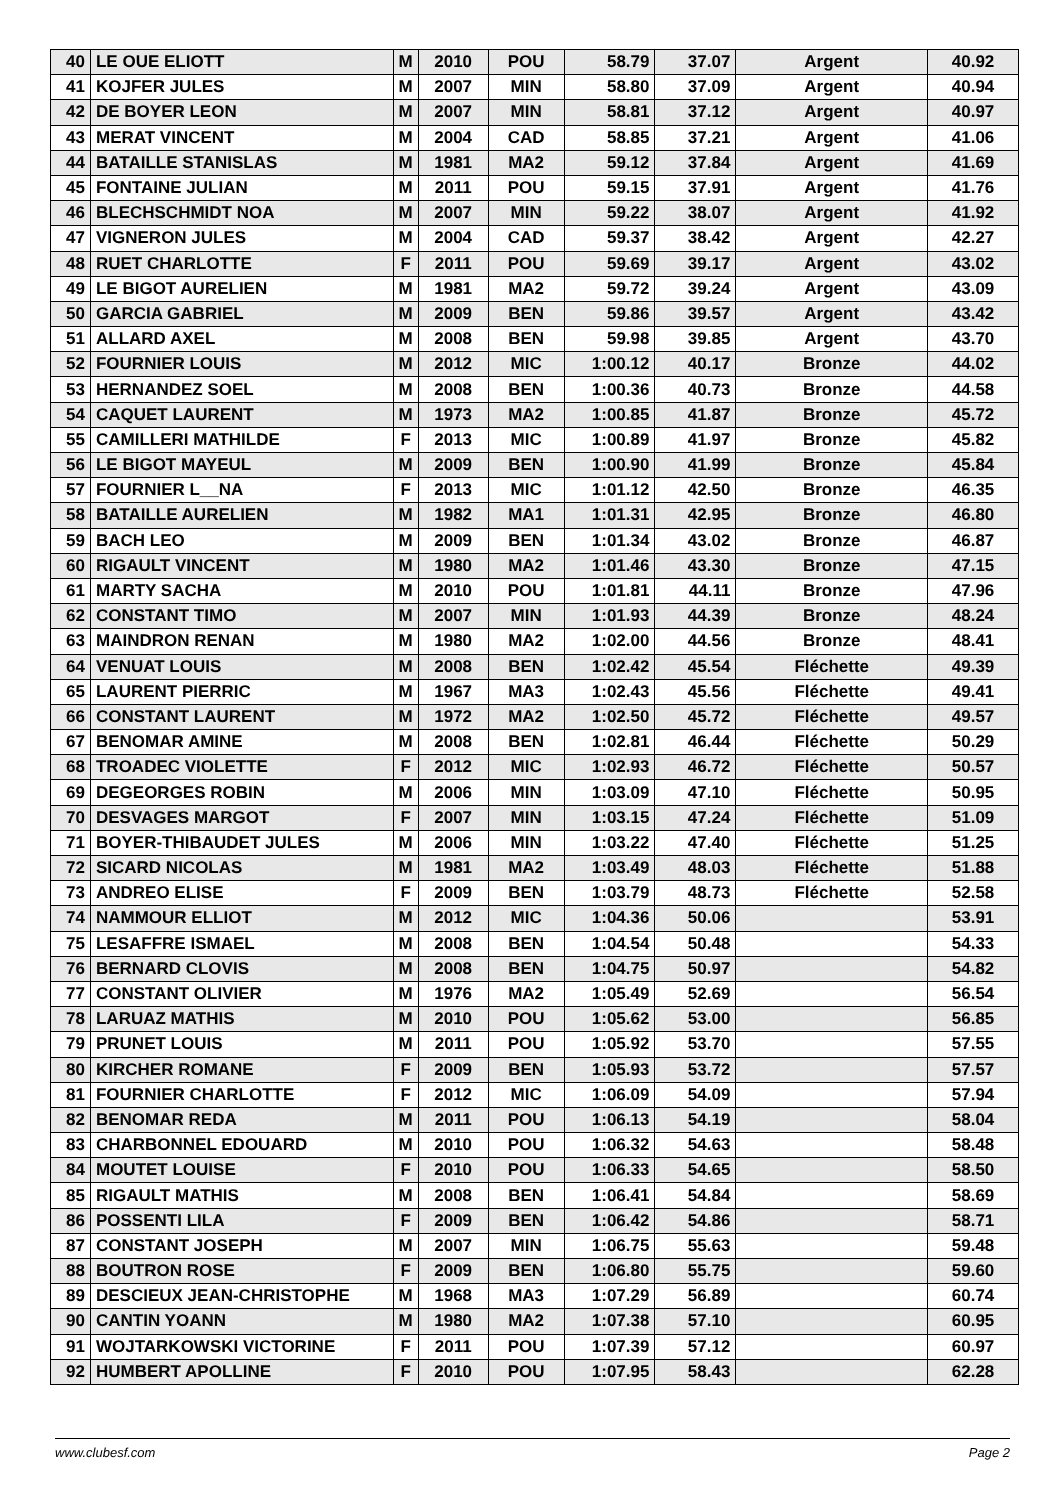| 40 | LE OUE ELIOTT | M | 2010 | POU | 58.79 | 37.07 | Argent | 40.92 |
| 41 | KOJFER JULES | M | 2007 | MIN | 58.80 | 37.09 | Argent | 40.94 |
| 42 | DE BOYER LEON | M | 2007 | MIN | 58.81 | 37.12 | Argent | 40.97 |
| 43 | MERAT VINCENT | M | 2004 | CAD | 58.85 | 37.21 | Argent | 41.06 |
| 44 | BATAILLE STANISLAS | M | 1981 | MA2 | 59.12 | 37.84 | Argent | 41.69 |
| 45 | FONTAINE JULIAN | M | 2011 | POU | 59.15 | 37.91 | Argent | 41.76 |
| 46 | BLECHSCHMIDT NOA | M | 2007 | MIN | 59.22 | 38.07 | Argent | 41.92 |
| 47 | VIGNERON JULES | M | 2004 | CAD | 59.37 | 38.42 | Argent | 42.27 |
| 48 | RUET CHARLOTTE | F | 2011 | POU | 59.69 | 39.17 | Argent | 43.02 |
| 49 | LE BIGOT AURELIEN | M | 1981 | MA2 | 59.72 | 39.24 | Argent | 43.09 |
| 50 | GARCIA GABRIEL | M | 2009 | BEN | 59.86 | 39.57 | Argent | 43.42 |
| 51 | ALLARD AXEL | M | 2008 | BEN | 59.98 | 39.85 | Argent | 43.70 |
| 52 | FOURNIER LOUIS | M | 2012 | MIC | 1:00.12 | 40.17 | Bronze | 44.02 |
| 53 | HERNANDEZ SOEL | M | 2008 | BEN | 1:00.36 | 40.73 | Bronze | 44.58 |
| 54 | CAQUET LAURENT | M | 1973 | MA2 | 1:00.85 | 41.87 | Bronze | 45.72 |
| 55 | CAMILLERI MATHILDE | F | 2013 | MIC | 1:00.89 | 41.97 | Bronze | 45.82 |
| 56 | LE BIGOT MAYEUL | M | 2009 | BEN | 1:00.90 | 41.99 | Bronze | 45.84 |
| 57 | FOURNIER L__NA | F | 2013 | MIC | 1:01.12 | 42.50 | Bronze | 46.35 |
| 58 | BATAILLE AURELIEN | M | 1982 | MA1 | 1:01.31 | 42.95 | Bronze | 46.80 |
| 59 | BACH LEO | M | 2009 | BEN | 1:01.34 | 43.02 | Bronze | 46.87 |
| 60 | RIGAULT VINCENT | M | 1980 | MA2 | 1:01.46 | 43.30 | Bronze | 47.15 |
| 61 | MARTY SACHA | M | 2010 | POU | 1:01.81 | 44.11 | Bronze | 47.96 |
| 62 | CONSTANT TIMO | M | 2007 | MIN | 1:01.93 | 44.39 | Bronze | 48.24 |
| 63 | MAINDRON RENAN | M | 1980 | MA2 | 1:02.00 | 44.56 | Bronze | 48.41 |
| 64 | VENUAT LOUIS | M | 2008 | BEN | 1:02.42 | 45.54 | Fléchette | 49.39 |
| 65 | LAURENT PIERRIC | M | 1967 | MA3 | 1:02.43 | 45.56 | Fléchette | 49.41 |
| 66 | CONSTANT LAURENT | M | 1972 | MA2 | 1:02.50 | 45.72 | Fléchette | 49.57 |
| 67 | BENOMAR AMINE | M | 2008 | BEN | 1:02.81 | 46.44 | Fléchette | 50.29 |
| 68 | TROADEC VIOLETTE | F | 2012 | MIC | 1:02.93 | 46.72 | Fléchette | 50.57 |
| 69 | DEGEORGES ROBIN | M | 2006 | MIN | 1:03.09 | 47.10 | Fléchette | 50.95 |
| 70 | DESVAGES MARGOT | F | 2007 | MIN | 1:03.15 | 47.24 | Fléchette | 51.09 |
| 71 | BOYER-THIBAUDET JULES | M | 2006 | MIN | 1:03.22 | 47.40 | Fléchette | 51.25 |
| 72 | SICARD NICOLAS | M | 1981 | MA2 | 1:03.49 | 48.03 | Fléchette | 51.88 |
| 73 | ANDREO ELISE | F | 2009 | BEN | 1:03.79 | 48.73 | Fléchette | 52.58 |
| 74 | NAMMOUR ELLIOT | M | 2012 | MIC | 1:04.36 | 50.06 | | 53.91 |
| 75 | LESAFFRE ISMAEL | M | 2008 | BEN | 1:04.54 | 50.48 | | 54.33 |
| 76 | BERNARD CLOVIS | M | 2008 | BEN | 1:04.75 | 50.97 | | 54.82 |
| 77 | CONSTANT OLIVIER | M | 1976 | MA2 | 1:05.49 | 52.69 | | 56.54 |
| 78 | LARUAZ MATHIS | M | 2010 | POU | 1:05.62 | 53.00 | | 56.85 |
| 79 | PRUNET LOUIS | M | 2011 | POU | 1:05.92 | 53.70 | | 57.55 |
| 80 | KIRCHER ROMANE | F | 2009 | BEN | 1:05.93 | 53.72 | | 57.57 |
| 81 | FOURNIER CHARLOTTE | F | 2012 | MIC | 1:06.09 | 54.09 | | 57.94 |
| 82 | BENOMAR REDA | M | 2011 | POU | 1:06.13 | 54.19 | | 58.04 |
| 83 | CHARBONNEL EDOUARD | M | 2010 | POU | 1:06.32 | 54.63 | | 58.48 |
| 84 | MOUTET LOUISE | F | 2010 | POU | 1:06.33 | 54.65 | | 58.50 |
| 85 | RIGAULT MATHIS | M | 2008 | BEN | 1:06.41 | 54.84 | | 58.69 |
| 86 | POSSENTI LILA | F | 2009 | BEN | 1:06.42 | 54.86 | | 58.71 |
| 87 | CONSTANT JOSEPH | M | 2007 | MIN | 1:06.75 | 55.63 | | 59.48 |
| 88 | BOUTRON ROSE | F | 2009 | BEN | 1:06.80 | 55.75 | | 59.60 |
| 89 | DESCIEUX JEAN-CHRISTOPHE | M | 1968 | MA3 | 1:07.29 | 56.89 | | 60.74 |
| 90 | CANTIN YOANN | M | 1980 | MA2 | 1:07.38 | 57.10 | | 60.95 |
| 91 | WOJTARKOWSKI VICTORINE | F | 2011 | POU | 1:07.39 | 57.12 | | 60.97 |
| 92 | HUMBERT APOLLINE | F | 2010 | POU | 1:07.95 | 58.43 | | 62.28 |
www.clubesf.com Page 2